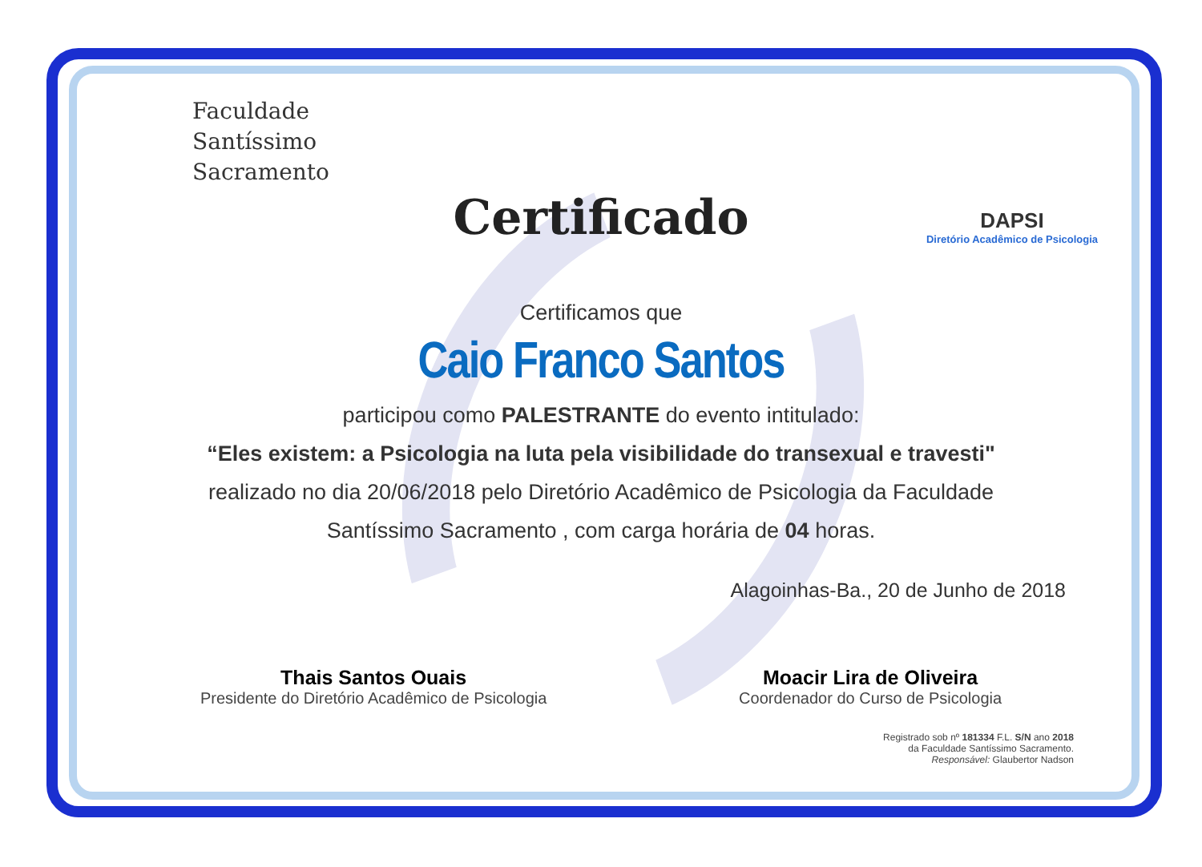Faculdade
Santíssimo
Sacramento
DAPSI
Diretório Acadêmico de Psicologia
Certificado
Certificamos que
Caio Franco Santos
participou como PALESTRANTE do evento intitulado:
“Eles existem: a Psicologia na luta pela visibilidade do transexual e travesti"
realizado no dia 20/06/2018 pelo Diretório Acadêmico de Psicologia da Faculdade
Santíssimo Sacramento , com carga horária de 04 horas.
Alagoinhas-Ba., 20 de Junho de 2018
Thais Santos Ouais
Presidente do Diretório Acadêmico de Psicologia
Moacir Lira de Oliveira
Coordenador do Curso de Psicologia
Registrado sob nº 181334 F.L. S/N ano 2018
da Faculdade Santíssimo Sacramento.
Responsável: Glaubertor Nadson